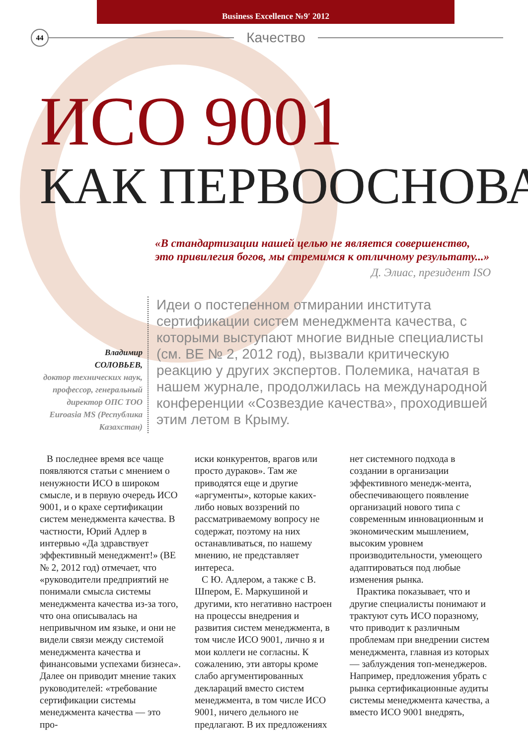Business Excellence №9ʹ 2012
44
Качество
ИСО 9001
КАК ПЕРВООСНОВА
«В стандартизации нашей целью не является совершенство, это привилегия богов, мы стремимся к отличному результату...»
Д. Элиас, президент ISO
Владимир
СОЛОВЬЕВ,
доктор технических наук, профессор, генеральный директор ОПС ТОО Euroasia MS (Республика Казахстан)
Идеи о постепенном отмирании института сертификации систем менеджмента качества, с которыми выступают многие видные специалисты (см. BE № 2, 2012 год), вызвали критическую реакцию у других экспертов. Полемика, начатая в нашем журнале, продолжилась на международной конференции «Созвездие качества», проходившей этим летом в Крыму.
В последнее время все чаще появляются статьи с мнением о ненужности ИСО в широком смысле, и в первую очередь ИСО 9001, и о крахе сертификации систем менеджмента качества. В частности, Юрий Адлер в интервью «Да здравствует эффективный менеджмент!» (BE № 2, 2012 год) отмечает, что «руководители предприятий не понимали смысла системы менеджмента качества из-за того, что она описывалась на непривычном им языке, и они не видели связи между системой менеджмента качества и финансовыми успехами бизнеса». Далее он приводит мнение таких руководителей: «требование сертификации системы менеджмента качества — это про-
иски конкурентов, врагов или просто дураков». Там же приводятся еще и другие «аргументы», которые каких-либо новых воззрений по рассматриваемому вопросу не содержат, поэтому на них останавливаться, по нашему мнению, не представляет интереса.
С Ю. Адлером, а также с В. Шпером, Е. Маркушиной и другими, кто негативно настроен на процессы внедрения и развития систем менеджмента, в том числе ИСО 9001, лично я и мои коллеги не согласны. К сожалению, эти авторы кроме слабо аргументированных деклараций вместо систем менеджмента, в том числе ИСО 9001, ничего дельного не предлагают. В их предложениях
нет системного подхода в создании в организации эффективного менедж-мента, обеспечивающего появление организаций нового типа с современным инновационным и экономическим мышлением, высоким уровнем производительности, умеющего адаптироваться под любые изменения рынка.
Практика показывает, что и другие специалисты понимают и трактуют суть ИСО поразному, что приводит к различным проблемам при внедрении систем менеджмента, главная из которых — заблуждения топ-менеджеров. Например, предложения убрать с рынка сертификационные аудиты системы менеджмента качества, а вместо ИСО 9001 внедрять,